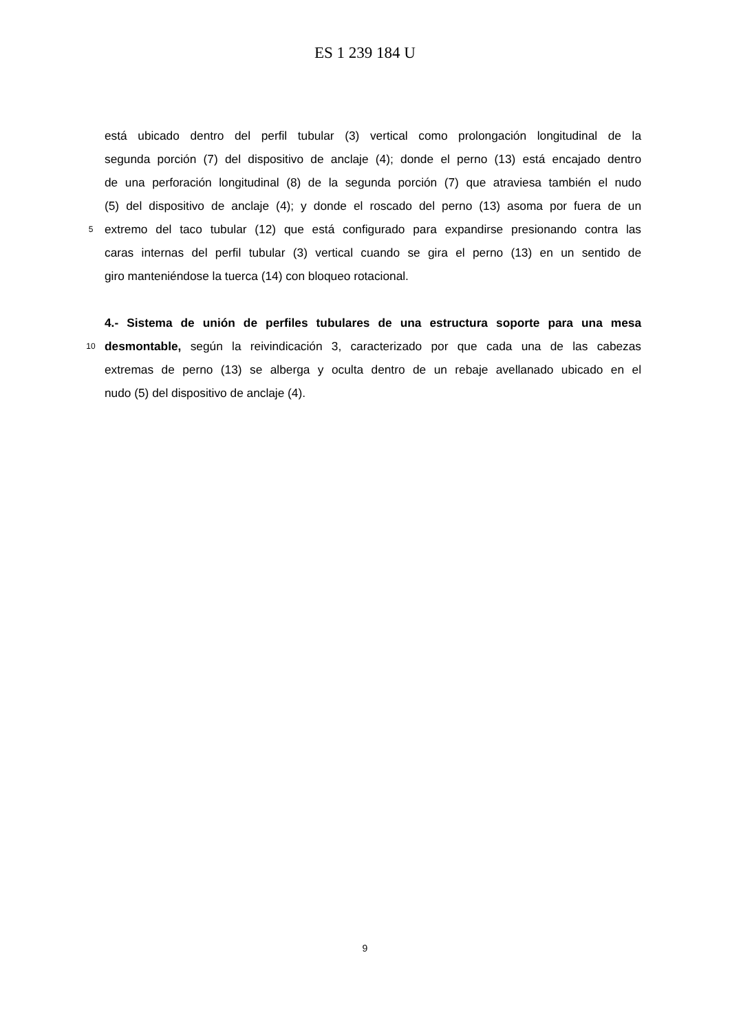ES 1 239 184 U
está ubicado dentro del perfil tubular (3) vertical como prolongación longitudinal de la
segunda porción (7) del dispositivo de anclaje (4); donde el perno (13) está encajado dentro
de una perforación longitudinal (8) de la segunda porción (7) que atraviesa también el nudo
(5) del dispositivo de anclaje (4); y donde el roscado del perno (13) asoma por fuera de un
5
extremo del taco tubular (12) que está configurado para expandirse presionando contra las
caras internas del perfil tubular (3) vertical cuando se gira el perno (13) en un sentido de
giro manteniéndose la tuerca (14) con bloqueo rotacional.
4.- Sistema de unión de perfiles tubulares de una estructura soporte para una mesa
10
desmontable, según la reivindicación 3, caracterizado por que cada una de las cabezas
extremas de perno (13) se alberga y oculta dentro de un rebaje avellanado ubicado en el
nudo (5) del dispositivo de anclaje (4).
9